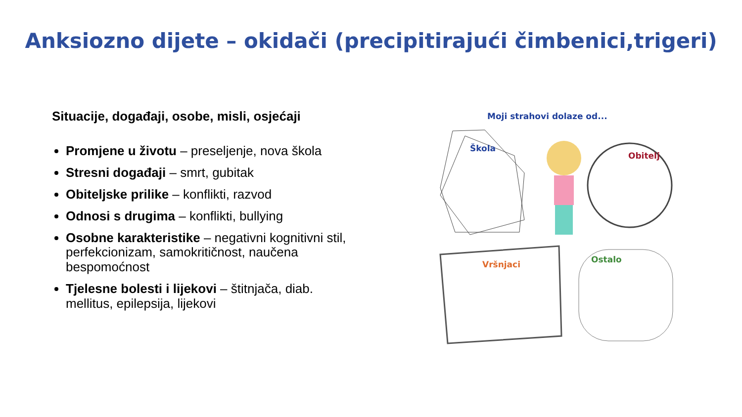Anksiozno dijete – okidači (precipitirajući čimbenici,trigeri)
Situacije, događaji, osobe, misli, osjećaji
Promjene u životu – preseljenje, nova škola
Stresni događaji – smrt, gubitak
Obiteljske prilike – konflikti, razvod
Odnosi s drugima – konflikti, bullying
Osobne karakteristike – negativni kognitivni stil, perfekcionizam, samokritičnost, naučena bespomoćnost
Tjelesne bolesti i lijekovi – štitnjača, diab. mellitus, epilepsija, lijekovi
Moji strahovi dolaze od...
Škola
Obitelj
Vršnjaci Ostalo